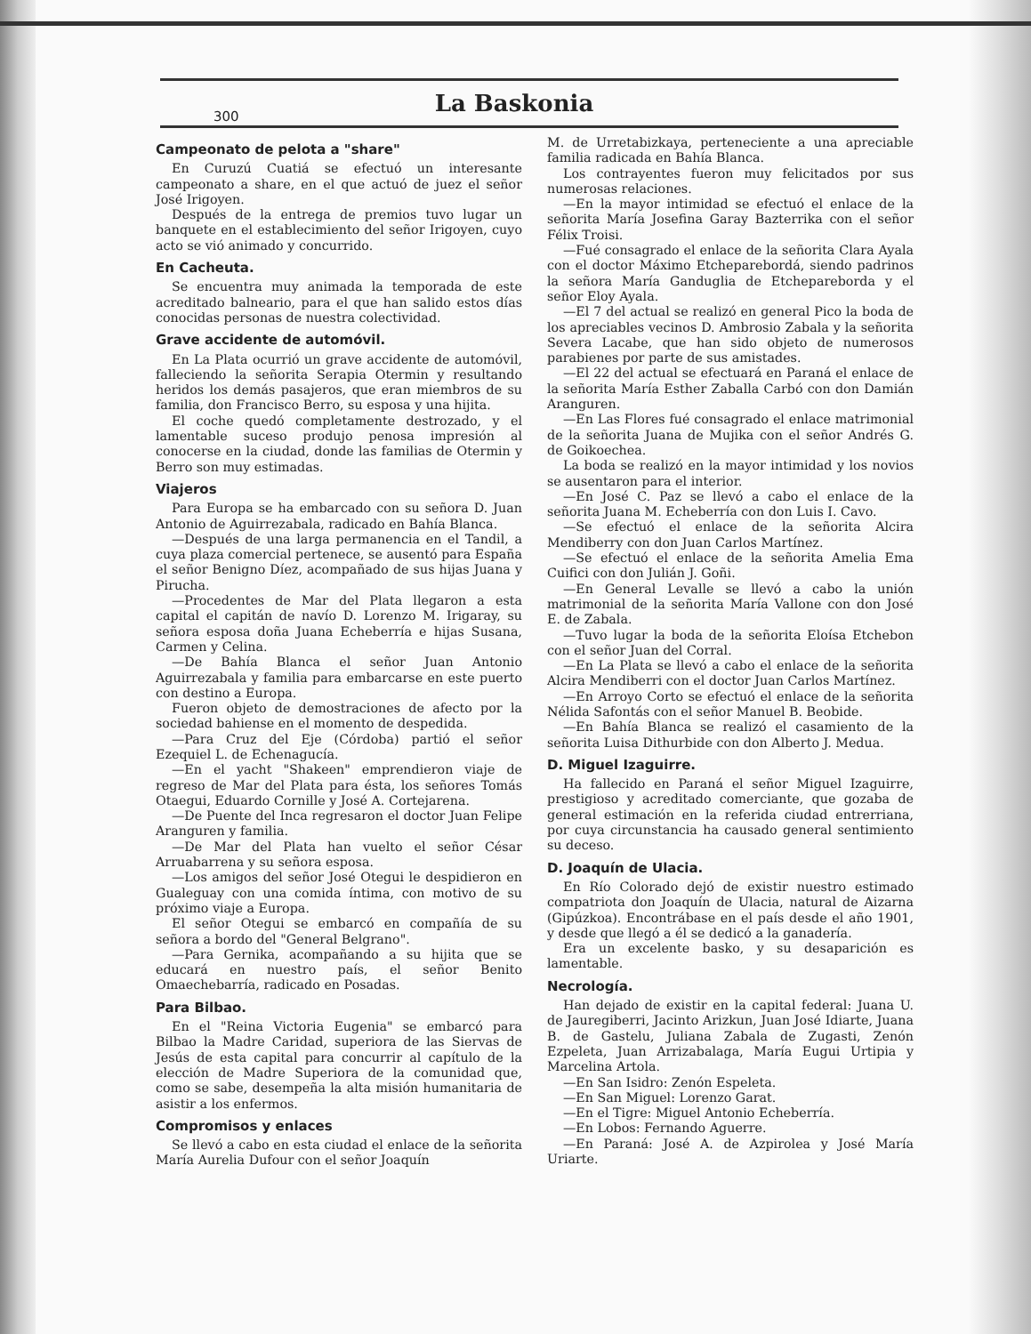300 La Baskonia
Campeonato de pelota a "share"
En Curuzú Cuatiá se efectuó un interesante campeonato a share, en el que actuó de juez el señor José Irigoyen.
Después de la entrega de premios tuvo lugar un banquete en el establecimiento del señor Irigoyen, cuyo acto se vió animado y concurrido.
En Cacheuta.
Se encuentra muy animada la temporada de este acreditado balneario, para el que han salido estos días conocidas personas de nuestra colectividad.
Grave accidente de automóvil.
En La Plata ocurrió un grave accidente de automóvil, falleciendo la señorita Serapia Otermin y resultando heridos los demás pasajeros, que eran miembros de su familia, don Francisco Berro, su esposa y una hijita.
El coche quedó completamente destrozado, y el lamentable suceso produjo penosa impresión al conocerse en la ciudad, donde las familias de Otermin y Berro son muy estimadas.
Viajeros
Para Europa se ha embarcado con su señora D. Juan Antonio de Aguirrezabala, radicado en Bahía Blanca.
—Después de una larga permanencia en el Tandil, a cuya plaza comercial pertenece, se ausentó para España el señor Benigno Díez, acompañado de sus hijas Juana y Pirucha.
—Procedentes de Mar del Plata llegaron a esta capital el capitán de navío D. Lorenzo M. Irigaray, su señora esposa doña Juana Echeberría e hijas Susana, Carmen y Celina.
—De Bahía Blanca el señor Juan Antonio Aguirrezabala y familia para embarcarse en este puerto con destino a Europa.
Fueron objeto de demostraciones de afecto por la sociedad bahiense en el momento de despedida.
—Para Cruz del Eje (Córdoba) partió el señor Ezequiel L. de Echenagucía.
—En el yacht "Shakeen" emprendieron viaje de regreso de Mar del Plata para ésta, los señores Tomás Otaegui, Eduardo Cornille y José A. Cortejarena.
—De Puente del Inca regresaron el doctor Juan Felipe Aranguren y familia.
—De Mar del Plata han vuelto el señor César Arruabarrena y su señora esposa.
—Los amigos del señor José Otegui le despidieron en Gualeguay con una comida íntima, con motivo de su próximo viaje a Europa.
El señor Otegui se embarcó en compañía de su señora a bordo del "General Belgrano".
—Para Gernika, acompañando a su hijita que se educará en nuestro país, el señor Benito Omaechebarría, radicado en Posadas.
Para Bilbao.
En el "Reina Victoria Eugenia" se embarcó para Bilbao la Madre Caridad, superiora de las Siervas de Jesús de esta capital para concurrir al capítulo de la elección de Madre Superiora de la comunidad que, como se sabe, desempeña la alta misión humanitaria de asistir a los enfermos.
Compromisos y enlaces
Se llevó a cabo en esta ciudad el enlace de la señorita María Aurelia Dufour con el señor Joaquín
M. de Urretabizkaya, perteneciente a una apreciable familia radicada en Bahía Blanca.
Los contrayentes fueron muy felicitados por sus numerosas relaciones.
—En la mayor intimidad se efectuó el enlace de la señorita María Josefina Garay Bazterrika con el señor Félix Troisi.
—Fué consagrado el enlace de la señorita Clara Ayala con el doctor Máximo Etcheparebordá, siendo padrinos la señora María Ganduglia de Etcheparebordа y el señor Eloy Ayala.
—El 7 del actual se realizó en general Pico la boda de los apreciables vecinos D. Ambrosio Zabala y la señorita Severa Lacabe, que han sido objeto de numerosos parabienes por parte de sus amistades.
—El 22 del actual se efectuará en Paraná el enlace de la señorita María Esther Zaballa Carbó con don Damián Aranguren.
—En Las Flores fué consagrado el enlace matrimonial de la señorita Juana de Mujika con el señor Andrés G. de Goikoechea.
La boda se realizó en la mayor intimidad y los novios se ausentaron para el interior.
—En José C. Paz se llevó a cabo el enlace de la señorita Juana M. Echeberría con don Luis I. Cavo.
—Se efectuó el enlace de la señorita Alcira Mendiberry con don Juan Carlos Martínez.
—Se efectuó el enlace de la señorita Amelia Ema Cuifici con don Julián J. Goñi.
—En General Levalle se llevó a cabo la unión matrimonial de la señorita María Vallone con don José E. de Zabala.
—Tuvo lugar la boda de la señorita Eloísa Etchebon con el señor Juan del Corral.
—En La Plata se llevó a cabo el enlace de la señorita Alcira Mendiberri con el doctor Juan Carlos Martínez.
—En Arroyo Corto se efectuó el enlace de la señorita Nélida Safontás con el señor Manuel B. Beobide.
—En Bahía Blanca se realizó el casamiento de la señorita Luisa Dithurbide con don Alberto J. Medua.
D. Miguel Izaguirre.
Ha fallecido en Paraná el señor Miguel Izaguirre, prestigioso y acreditado comerciante, que gozaba de general estimación en la referida ciudad entrerriana, por cuya circunstancia ha causado general sentimiento su deceso.
D. Joaquín de Ulacia.
En Río Colorado dejó de existir nuestro estimado compatriota don Joaquín de Ulacia, natural de Aizarna (Gipúzkoa). Encontrábase en el país desde el año 1901, y desde que llegó a él se dedicó a la ganadería.
Era un excelente basko, y su desaparición es lamentable.
Necrología.
Han dejado de existir en la capital federal: Juana U. de Jauregiberri, Jacinto Arizkun, Juan José Idiarte, Juana B. de Gastelu, Juliana Zabala de Zugasti, Zenón Ezpeleta, Juan Arrizabalaga, María Eugui Urtipia y Marcelina Artola.
—En San Isidro: Zenón Espeleta.
—En San Miguel: Lorenzo Garat.
—En el Tigre: Miguel Antonio Echeberría.
—En Lobos: Fernando Aguerre.
—En Paraná: José A. de Azpirolea y José María Uriarte.